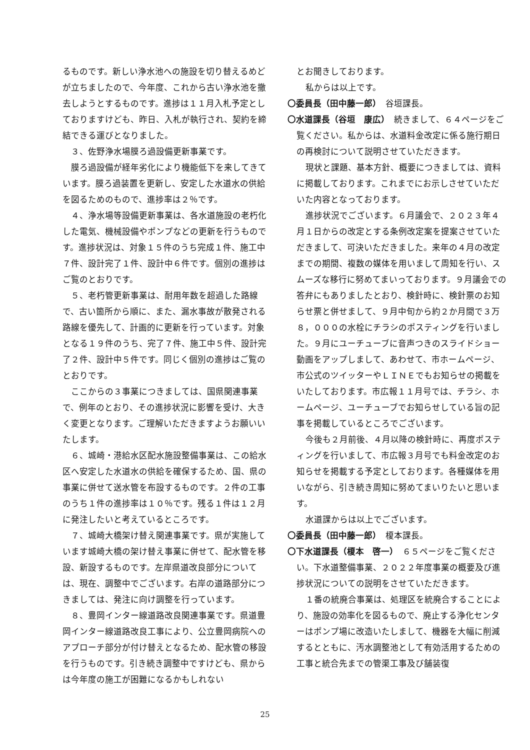るものです。新しい浄水池への施設を切り替えるめどが立ちましたので、今年度、これから古い浄水池を撤去しようとするものです。進捗は１１月入札予定としておりますけども、昨日、入札が執行され、契約を締結できる運びとなりました。
３、佐野浄水場膜ろ過設備更新事業です。
膜ろ過設備が経年劣化により機能低下を来してきています。膜ろ過装置を更新し、安定した水道水の供給を図るためのもので、進捗率は２％です。
４、浄水場等設備更新事業は、各水道施設の老朽化した電気、機械設備やポンプなどの更新を行うものです。進捗状況は、対象１５件のうち完成１件、施工中７件、設計完了１件、設計中６件です。個別の進捗はご覧のとおりです。
５、老朽管更新事業は、耐用年数を超過した路線で、古い箇所から順に、また、漏水事故が散発される路線を優先して、計画的に更新を行っています。対象となる１９件のうち、完了７件、施工中５件、設計完了２件、設計中５件です。同じく個別の進捗はご覧のとおりです。
ここからの３事業につきましては、国県関連事業で、例年のとおり、その進捗状況に影響を受け、大きく変更となります。ご理解いただきますようお願いいたします。
６、城崎・港給水区配水施設整備事業は、この給水区へ安定した水道水の供給を確保するため、国、県の事業に併せて送水管を布設するものです。２件の工事のうち１件の進捗率は１０％です。残る１件は１２月に発注したいと考えているところです。
７、城崎大橋架け替え関連事業です。県が実施しています城崎大橋の架け替え事業に併せて、配水管を移設、新設するものです。左岸県道改良部分については、現在、調整中でございます。右岸の道路部分につきましては、発注に向け調整を行っています。
８、豊岡インター線道路改良関連事業です。県道豊岡インター線道路改良工事により、公立豊岡病院へのアプローチ部分が付け替えとなるため、配水管の移設を行うものです。引き続き調整中ですけども、県からは今年度の施工が困難になるかもしれない
とお聞きしております。
私からは以上です。
〇委員長（田中藤一郎）　谷垣課長。
〇水道課長（谷垣　康広）　続きまして、６４ページをご覧ください。私からは、水道料金改定に係る施行期日の再検討について説明させていただきます。
現状と課題、基本方針、概要につきましては、資料に掲載しております。これまでにお示しさせていただいた内容となっております。
進捗状況でございます。６月議会で、２０２３年４月１日からの改定とする条例改定案を提案させていただきまして、可決いただきました。来年の４月の改定までの期間、複数の媒体を用いまして周知を行い、スムーズな移行に努めてまいっております。９月議会での答弁にもありましたとおり、検針時に、検針票のお知らせ票と併せまして、９月中旬から約２か月間で３万８，０００の水栓にチラシのポスティングを行いました。９月にユーチューブに音声つきのスライドショー動画をアップしまして、あわせて、市ホームページ、市公式のツイッターやＬＩＮＥでもお知らせの掲載をいたしております。市広報１１月号では、チラシ、ホームページ、ユーチューブでお知らせしている旨の記事を掲載しているところでございます。
今後も２月前後、４月以降の検針時に、再度ポスティングを行いまして、市広報３月号でも料金改定のお知らせを掲載する予定としております。各種媒体を用いながら、引き続き周知に努めてまいりたいと思います。
水道課からは以上でございます。
〇委員長（田中藤一郎）　榎本課長。
〇下水道課長（榎本　啓一）　６５ページをご覧ください。下水道整備事業、２０２２年度事業の概要及び進捗状況についての説明をさせていただきます。
１番の統廃合事業は、処理区を統廃合することにより、施設の効率化を図るもので、廃止する浄化センターはポンプ場に改造いたしまして、機器を大幅に削減するとともに、汚水調整池として有効活用するための工事と統合先までの管渠工事及び舗装復
25